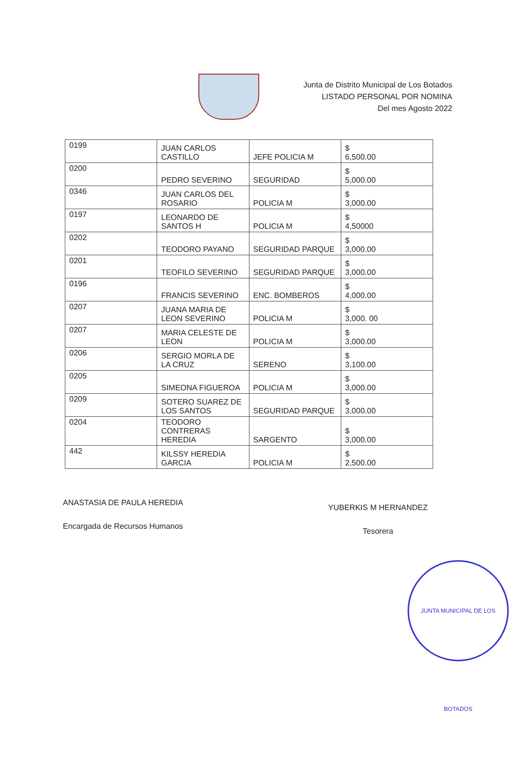Junta de Distrito Municipal de Los Botados
LISTADO PERSONAL POR NOMINA
Del mes Agosto 2022
| 0199 | JUAN CARLOS CASTILLO | JEFE POLICIA M | $ 6,500.00 |
| 0200 | PEDRO SEVERINO | SEGURIDAD | $ 5,000.00 |
| 0346 | JUAN CARLOS DEL ROSARIO | POLICIA M | $ 3,000.00 |
| 0197 | LEONARDO DE SANTOS H | POLICIA M | $ 4,50000 |
| 0202 | TEODORO PAYANO | SEGURIDAD PARQUE | $ 3,000.00 |
| 0201 | TEOFILO SEVERINO | SEGURIDAD PARQUE | $ 3,000.00 |
| 0196 | FRANCIS SEVERINO | ENC. BOMBEROS | $ 4,000.00 |
| 0207 | JUANA MARIA DE LEON SEVERINO | POLICIA M | $ 3,000. 00 |
| 0207 | MARIA CELESTE DE LEON | POLICIA M | $ 3,000.00 |
| 0206 | SERGIO MORLA DE LA CRUZ | SERENO | $ 3,100.00 |
| 0205 | SIMEONA FIGUEROA | POLICIA M | $ 3,000.00 |
| 0209 | SOTERO SUAREZ DE LOS SANTOS | SEGURIDAD PARQUE | $ 3,000.00 |
| 0204 | TEODORO CONTRERAS HEREDIA | SARGENTO | $ 3,000.00 |
| 442 | KILSSY HEREDIA GARCIA | POLICIA M | $ 2,500.00 |
ANASTASIA DE PAULA HEREDIA
Encargada de Recursos Humanos
YUBERKIS M HERNANDEZ
Tesorera
JUNTA MUNICIPAL DE LOS BOTADOS